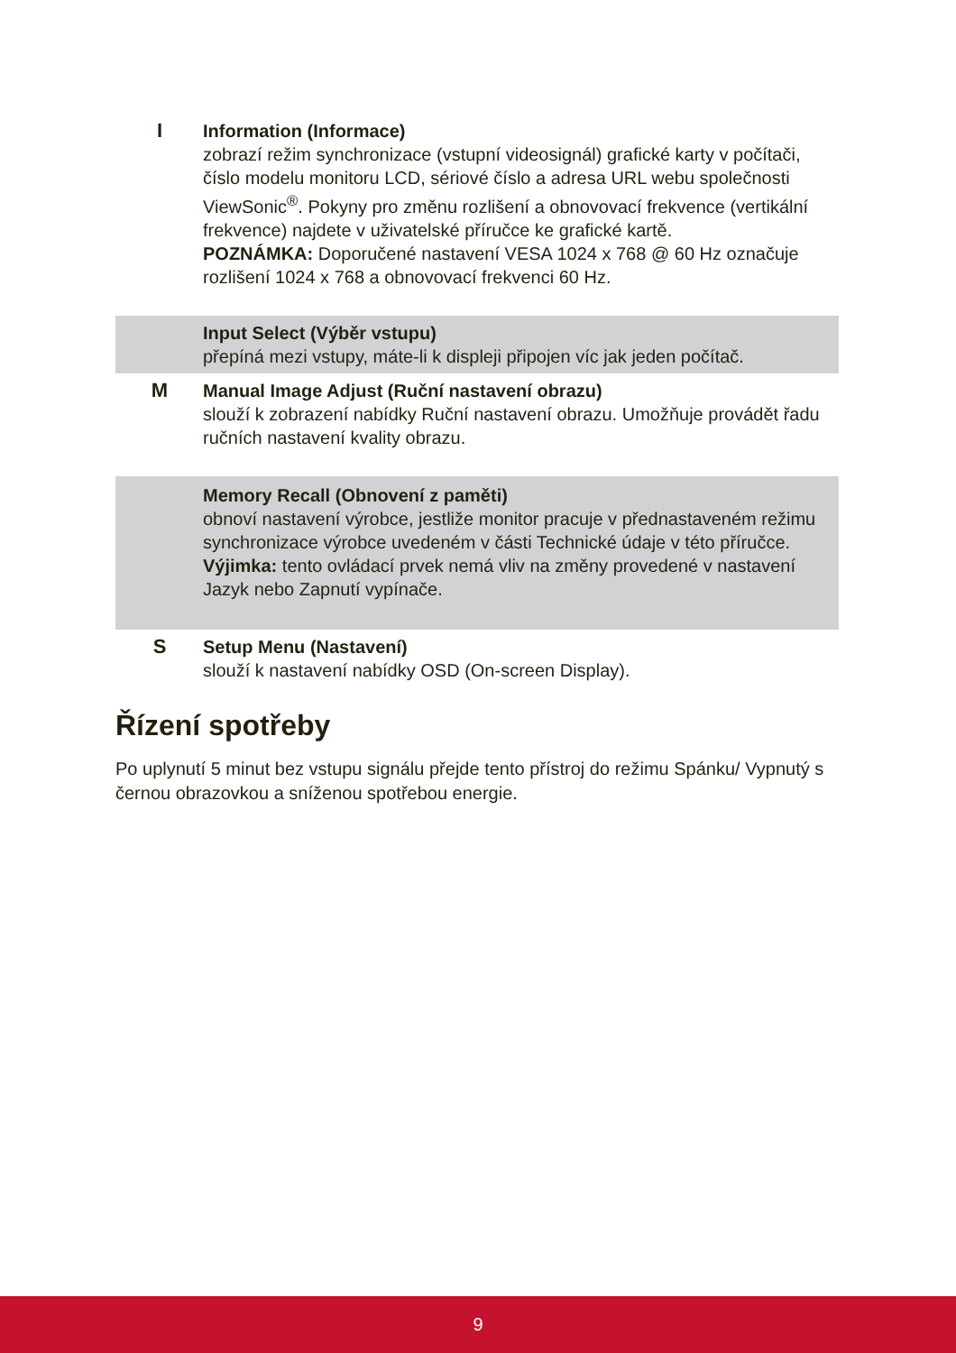I Information (Informace)
zobrazí režim synchronizace (vstupní videosignál) grafické karty v počítači, číslo modelu monitoru LCD, sériové číslo a adresa URL webu společnosti ViewSonic<sup>®</sup>. Pokyny pro změnu rozlišení a obnovovací frekvence (vertikální frekvence) najdete v uživatelské příručce ke grafické kartě.
POZNÁMKA: Doporučené nastavení VESA 1024 x 768 @ 60 Hz označuje rozlišení 1024 x 768 a obnovovací frekvenci 60 Hz.
Input Select (Výběr vstupu)
přepíná mezi vstupy, máte-li k displeji připojen víc jak jeden počítač.
M Manual Image Adjust (Ruční nastavení obrazu)
slouží k zobrazení nabídky Ruční nastavení obrazu. Umožňuje provádět řadu ručních nastavení kvality obrazu.
Memory Recall (Obnovení z paměti)
obnoví nastavení výrobce, jestliže monitor pracuje v přednastaveném režimu synchronizace výrobce uvedeném v části Technické údaje v této příručce.
Výjimka: tento ovládací prvek nemá vliv na změny provedené v nastavení Jazyk nebo Zapnutí vypínače.
S Setup Menu (Nastavení)
slouží k nastavení nabídky OSD (On-screen Display).
Řízení spotřeby
Po uplynutí 5 minut bez vstupu signálu přejde tento přístroj do režimu Spánku/ Vypnutý s černou obrazovkou a sníženou spotřebou energie.
9